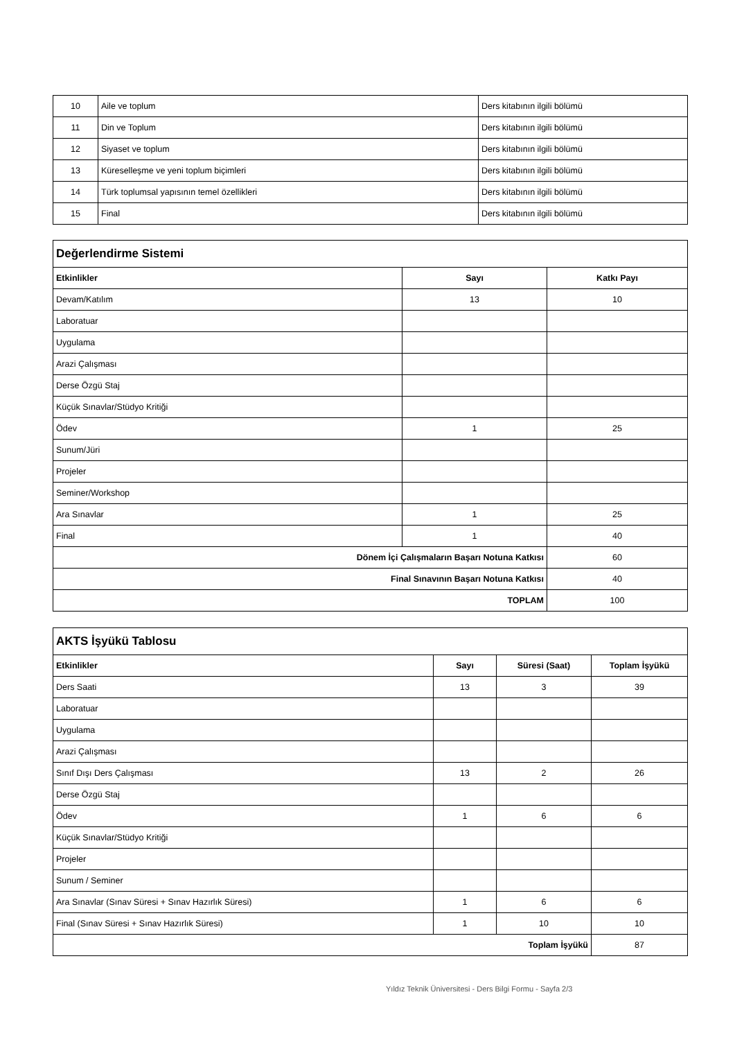| 10 | Aile ve toplum | Ders kitabının ilgili bölümü |
| 11 | Din ve Toplum | Ders kitabının ilgili bölümü |
| 12 | Siyaset ve toplum | Ders kitabının ilgili bölümü |
| 13 | Küreselleşme ve yeni toplum biçimleri | Ders kitabının ilgili bölümü |
| 14 | Türk toplumsal yapısının temel özellikleri | Ders kitabının ilgili bölümü |
| 15 | Final | Ders kitabının ilgili bölümü |
| Değerlendirme Sistemi | | |
| Etkinlikler | Sayı | Katkı Payı |
| Devam/Katılım | 13 | 10 |
| Laboratuar | | |
| Uygulama | | |
| Arazi Çalışması | | |
| Derse Özgü Staj | | |
| Küçük Sınavlar/Stüdyo Kritiği | | |
| Ödev | 1 | 25 |
| Sunum/Jüri | | |
| Projeler | | |
| Seminer/Workshop | | |
| Ara Sınavlar | 1 | 25 |
| Final | 1 | 40 |
| Dönem İçi Çalışmaların Başarı Notuna Katkısı | | 60 |
| Final Sınavının Başarı Notuna Katkısı | | 40 |
| TOPLAM | | 100 |
| AKTS İşyükü Tablosu | | | |
| Etkinlikler | Sayı | Süresi (Saat) | Toplam İşyükü |
| Ders Saati | 13 | 3 | 39 |
| Laboratuar | | | |
| Uygulama | | | |
| Arazi Çalışması | | | |
| Sınıf Dışı Ders Çalışması | 13 | 2 | 26 |
| Derse Özgü Staj | | | |
| Ödev | 1 | 6 | 6 |
| Küçük Sınavlar/Stüdyo Kritiği | | | |
| Projeler | | | |
| Sunum / Seminer | | | |
| Ara Sınavlar (Sınav Süresi + Sınav Hazırlık Süresi) | 1 | 6 | 6 |
| Final (Sınav Süresi + Sınav Hazırlık Süresi) | 1 | 10 | 10 |
| Toplam İşyükü | | | 87 |
Yıldız Teknik Üniversitesi - Ders Bilgi Formu - Sayfa 2/3